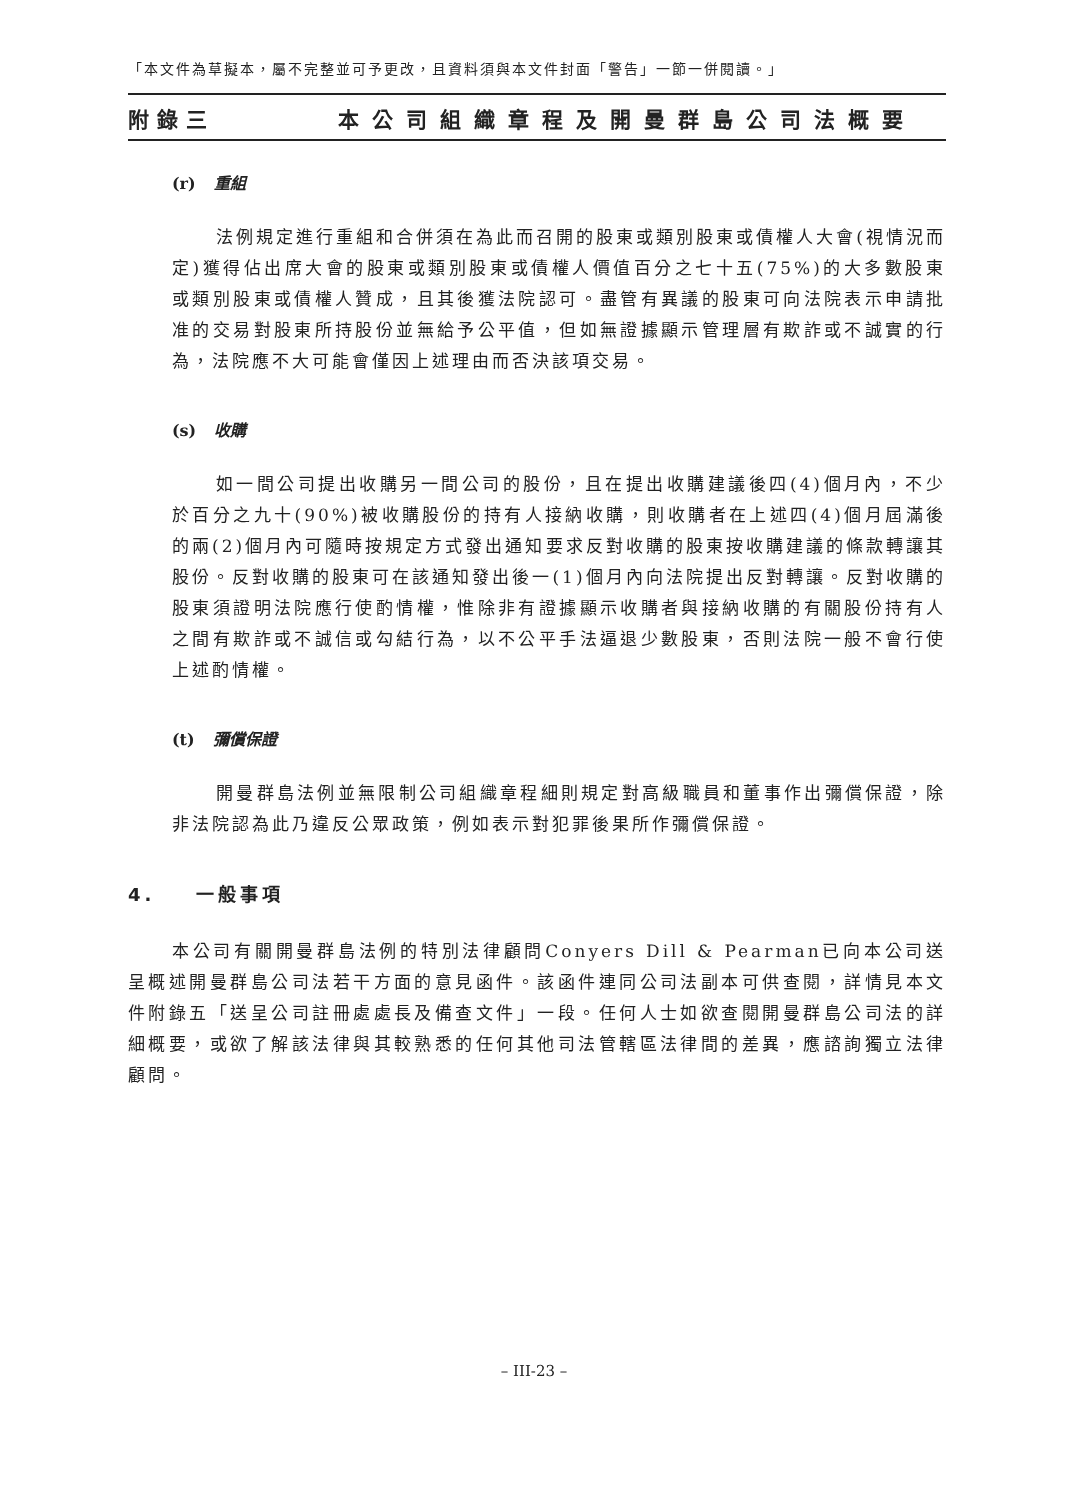「本文件為草擬本，屬不完整並可予更改，且資料須與本文件封面「警告」一節一併閱讀。」
附錄三 本公司組織章程及開曼群島公司法概要
(r) 重組
法例規定進行重組和合併須在為此而召開的股東或類別股東或債權人大會(視情況而定)獲得佔出席大會的股東或類別股東或債權人價值百分之七十五(75%)的大多數股東或類別股東或債權人贊成，且其後獲法院認可。盡管有異議的股東可向法院表示申請批准的交易對股東所持股份並無給予公平值，但如無證據顯示管理層有欺詐或不誠實的行為，法院應不大可能會僅因上述理由而否決該項交易。
(s) 收購
如一間公司提出收購另一間公司的股份，且在提出收購建議後四(4)個月內，不少於百分之九十(90%)被收購股份的持有人接納收購，則收購者在上述四(4)個月屆滿後的兩(2)個月內可隨時按規定方式發出通知要求反對收購的股東按收購建議的條款轉讓其股份。反對收購的股東可在該通知發出後一(1)個月內向法院提出反對轉讓。反對收購的股東須證明法院應行使酌情權，惟除非有證據顯示收購者與接納收購的有關股份持有人之間有欺詐或不誠信或勾結行為，以不公平手法逼退少數股東，否則法院一般不會行使上述酌情權。
(t) 彌償保證
開曼群島法例並無限制公司組織章程細則規定對高級職員和董事作出彌償保證，除非法院認為此乃違反公眾政策，例如表示對犯罪後果所作彌償保證。
4. 一般事項
本公司有關開曼群島法例的特別法律顧問Conyers Dill & Pearman已向本公司送呈概述開曼群島公司法若干方面的意見函件。該函件連同公司法副本可供查閱，詳情見本文件附錄五「送呈公司註冊處處長及備查文件」一段。任何人士如欲查閱開曼群島公司法的詳細概要，或欲了解該法律與其較熟悉的任何其他司法管轄區法律間的差異，應諮詢獨立法律顧問。
– III-23 –